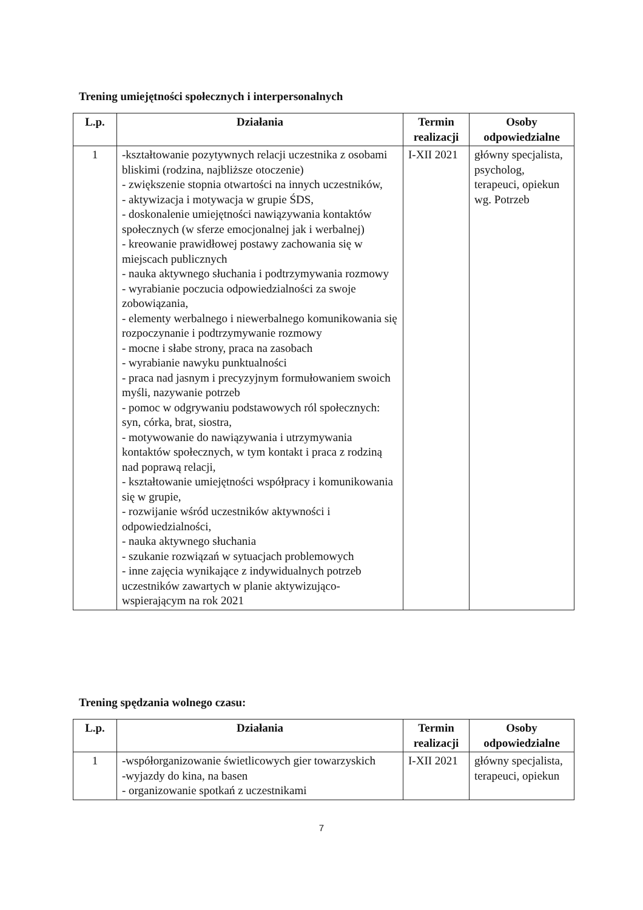Trening umiejętności społecznych i interpersonalnych
| L.p. | Działania | Termin realizacji | Osoby odpowiedzialne |
| --- | --- | --- | --- |
| 1 | -kształtowanie pozytywnych relacji uczestnika z osobami bliskimi (rodzina, najbliższe otoczenie) - zwiększenie stopnia otwartości na innych uczestników, - aktywizacja i motywacja w grupie ŚDS, - doskonalenie umiejętności nawiązywania kontaktów społecznych (w sferze emocjonalnej jak i werbalnej) - kreowanie prawidłowej postawy zachowania się w miejscach publicznych - nauka aktywnego słuchania i podtrzymywania rozmowy - wyrabianie poczucia odpowiedzialności za swoje zobowiązania, - elementy werbalnego i niewerbalnego komunikowania się rozpoczynanie i podtrzymywanie rozmowy - mocne i słabe strony, praca na zasobach - wyrabianie nawyku punktualności - praca nad jasnym i precyzyjnym formułowaniem swoich myśli, nazywanie potrzeb - pomoc w odgrywaniu podstawowych ról społecznych: syn, córka, brat, siostra, - motywowanie do nawiązywania i utrzymywania kontaktów społecznych, w tym kontakt i praca z rodziną nad poprawą relacji, - kształtowanie umiejętności współpracy i komunikowania się w grupie, - rozwijanie wśród uczestników aktywności i odpowiedzialności, - nauka aktywnego słuchania - szukanie rozwiązań w sytuacjach problemowych - inne zajęcia wynikające z indywidualnych potrzeb uczestników zawartych w planie aktywizująco-wspierającym na rok 2021 | I-XII 2021 | główny specjalista, psycholog, terapeuci, opiekun wg. Potrzeb |
Trening spędzania wolnego czasu:
| L.p. | Działania | Termin realizacji | Osoby odpowiedzialne |
| --- | --- | --- | --- |
| 1 | -współorganizowanie świetlicowych gier towarzyskich -wyjazdy do kina, na basen - organizowanie spotkań z uczestnikami | I-XII 2021 | główny specjalista, terapeuci, opiekun |
7